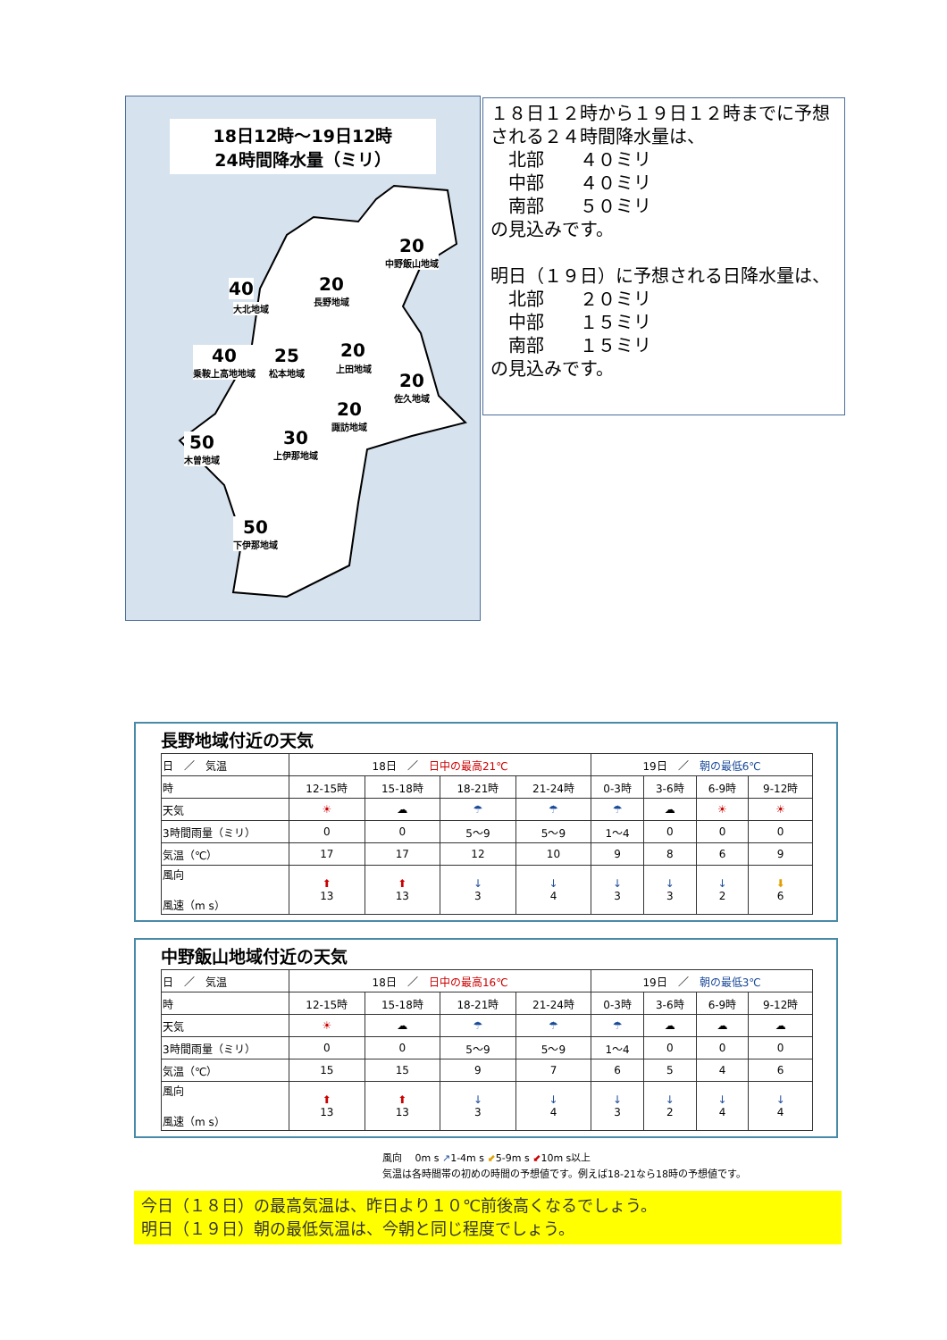18日12時～19日12時
24時間降水量（ミリ）
20
中野飯山地域
40
大北地域
20
長野地域
20
上田地域
40
乗鞍上高地地域
25
松本地域
20
佐久地域
20
諏訪地域
50
木曽地域
30
上伊那地域
50
下伊那地域
１８日１２時から１９日１２時までに予想される２４時間降水量は、
　北部　　４０ミリ
　中部　　４０ミリ
　南部　　５０ミリ
の見込みです。
明日（１９日）に予想される日降水量は、
　北部　　２０ミリ
　中部　　１５ミリ
　南部　　１５ミリ
の見込みです。
長野地域付近の天気
| 日 ／ 気温 | 18日 ／ 日中の最高21℃ | | | | 19日 ／ 朝の最低6℃ | | | |
| 時 | 12-15時 | 15-18時 | 18-21時 | 21-24時 | 0-3時 | 3-6時 | 6-9時 | 9-12時 |
| 天気 | ☀ | ☁ | ☂ | ☂ | ☂ | ☁ | ☀ | ☀ |
| 3時間雨量（ミリ） | 0 | 0 | 5～9 | 5～9 | 1～4 | 0 | 0 | 0 |
| 気温（℃） | 17 | 17 | 12 | 10 | 9 | 8 | 6 | 9 |
| 風向 風速（m s） | ⬆ 13 | ⬆ 13 | ↓ 3 | ↓ 4 | ↓ 3 | ↓ 3 | ↓ 2 | ⬇ 6 |
中野飯山地域付近の天気
| 日 ／ 気温 | 18日 ／ 日中の最高16℃ | | | | 19日 ／ 朝の最低3℃ | | | |
| 時 | 12-15時 | 15-18時 | 18-21時 | 21-24時 | 0-3時 | 3-6時 | 6-9時 | 9-12時 |
| 天気 | ☀ | ☁ | ☂ | ☂ | ☂ | ☁ | ☁ | ☁ |
| 3時間雨量（ミリ） | 0 | 0 | 5～9 | 5～9 | 1～4 | 0 | 0 | 0 |
| 気温（℃） | 15 | 15 | 9 | 7 | 6 | 5 | 4 | 6 |
| 風向 風速（m s） | ⬆ 13 | ⬆ 13 | ↓ 3 | ↓ 4 | ↓ 3 | ↓ 2 | ↓ 4 | ↓ 4 |
風向　 0m s ↗1-4m s ⬋5-9m s ⬋10m s以上
気温は各時間帯の初めの時間の予想値です。例えば18-21なら18時の予想値です。
今日（１８日）の最高気温は、昨日より１０℃前後高くなるでしょう。
明日（１９日）朝の最低気温は、今朝と同じ程度でしょう。